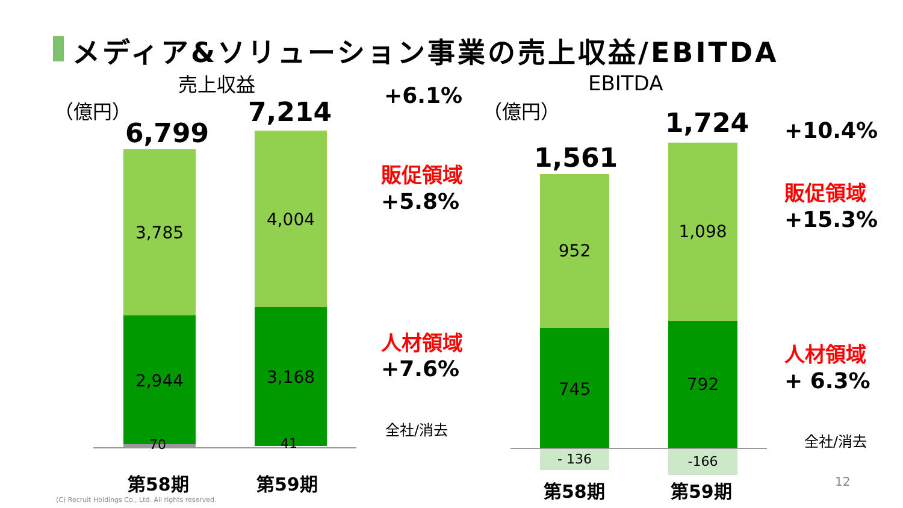メディア&ソリューション事業の売上収益/EBITDA
売上収益
（億円）
6,799
7,214
+6.1%
3,785
4,004
販促領域
+5.8%
2,944 3,168
人材領域
+7.6%
70 41
全社/消去
第58期 第59期
EBITDA
（億円）
1,561
1,724 +10.4%
952
1,098
販促領域
+15.3%
745 792
人材領域
+ 6.3%
- 136 -166
全社/消去
第58期 第59期 12
(C) Recruit Holdings Co., Ltd. All rights reserved.